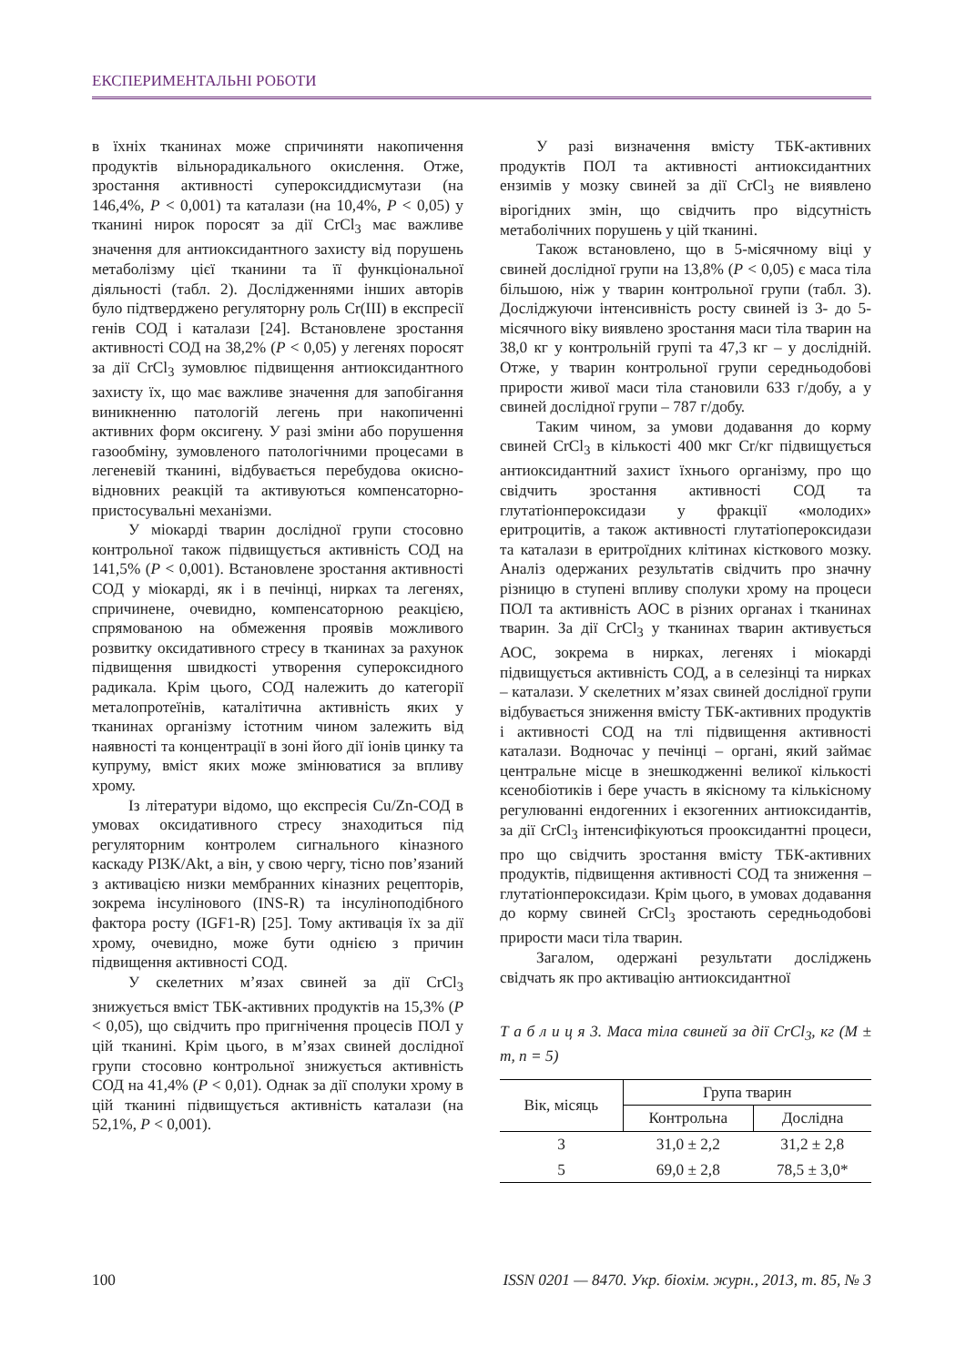ЕКСПЕРИМЕНТАЛЬНІ РОБОТИ
в їхніх тканинах може спричиняти накопичення продуктів вільнорадикального окислення. Отже, зростання активності супероксиддисмутази (на 146,4%, Р < 0,001) та каталази (на 10,4%, Р < 0,05) у тканині нирок поросят за дії CrCl<sub>3</sub> має важливе значення для антиоксидантного захисту від порушень метаболізму цієї тканини та її функціональної діяльності (табл. 2). Дослідженнями інших авторів було підтверджено регуляторну роль Cr(III) в експресії генів СОД і каталази [24]. Встановлене зростання активності СОД на 38,2% (Р < 0,05) у легенях поросят за дії CrCl<sub>3</sub> зумовлює підвищення антиоксидантного захисту їх, що має важливе значення для запобігання виникненню патологій легень при накопиченні активних форм оксигену. У разі зміни або порушення газообміну, зумовленого патологічними процесами в легеневій тканині, відбувається перебудова окисно-відновних реакцій та активуються компенсаторно-пристосувальні механізми.
У міокарді тварин дослідної групи стосовно контрольної також підвищується активність СОД на 141,5% (Р < 0,001). Встановлене зростання активності СОД у міокарді, як і в печінці, нирках та легенях, спричинене, очевидно, компенсаторною реакцією, спрямованою на обмеження проявів можливого розвитку оксидативного стресу в тканинах за рахунок підвищення швидкості утворення супероксидного радикала. Крім цього, СОД належить до категорії металопротеїнів, каталітична активність яких у тканинах організму істотним чином залежить від наявності та концентрації в зоні його дії іонів цинку та купруму, вміст яких може змінюватися за впливу хрому.
Із літератури відомо, що експресія Cu/Zn-СОД в умовах оксидативного стресу знаходиться під регуляторним контролем сигнального кіназного каскаду PI3K/Akt, а він, у свою чергу, тісно пов’язаний з активацією низки мембранних кіназних рецепторів, зокрема інсулінового (INS-R) та інсуліноподібного фактора росту (IGF1-R) [25]. Тому активація їх за дії хрому, очевидно, може бути однією з причин підвищення активності СОД.
У скелетних м’язах свиней за дії CrCl<sub>3</sub> знижується вміст ТБК-активних продуктів на 15,3% (Р < 0,05), що свідчить про пригнічення процесів ПОЛ у цій тканині. Крім цього, в м’язах свиней дослідної групи стосовно контрольної знижується активність СОД на 41,4% (Р < 0,01). Однак за дії сполуки хрому в цій тканині підвищується активність каталази (на 52,1%, Р < 0,001).
У разі визначення вмісту ТБК-активних продуктів ПОЛ та активності антиоксидантних ензимів у мозку свиней за дії CrCl<sub>3</sub> не виявлено вірогідних змін, що свідчить про відсутність метаболічних порушень у цій тканині.
Також встановлено, що в 5-місячному віці у свиней дослідної групи на 13,8% (Р < 0,05) є маса тіла більшою, ніж у тварин контрольної групи (табл. 3). Досліджуючи інтенсивність росту свиней із 3- до 5-місячного віку виявлено зростання маси тіла тварин на 38,0 кг у контрольній групі та 47,3 кг – у дослідній. Отже, у тварин контрольної групи середньодобові прирости живої маси тіла становили 633 г/добу, а у свиней дослідної групи – 787 г/добу.
Таким чином, за умови додавання до корму свиней CrCl<sub>3</sub> в кількості 400 мкг Cr/кг підвищується антиоксидантний захист їхнього організму, про що свідчить зростання активності СОД та глутатіонпероксидази у фракції «молодих» еритроцитів, а також активності глутатіопероксидази та каталази в еритроїдних клітинах кісткового мозку. Аналіз одержаних результатів свідчить про значну різницю в ступені впливу сполуки хрому на процеси ПОЛ та активність АОС в різних органах і тканинах тварин. За дії CrCl<sub>3</sub> у тканинах тварин активується АОС, зокрема в нирках, легенях і міокарді підвищується активність СОД, а в селезінці та нирках – каталази. У скелетних м’язах свиней дослідної групи відбувається зниження вмісту ТБК-активних продуктів і активності СОД на тлі підвищення активності каталази. Водночас у печінці – органі, який займає центральне місце в знешкодженні великої кількості ксенобіотиків і бере участь в якісному та кількісному регулюванні ендогенних і екзогенних антиоксидантів, за дії CrCl<sub>3</sub> інтенсифікуються прооксидантні процеси, про що свідчить зростання вмісту ТБК-активних продуктів, підвищення активності СОД та зниження – глутатіонпероксидази. Крім цього, в умовах додавання до корму свиней CrCl<sub>3</sub> зростають середньодобові прирости маси тіла тварин.
Загалом, одержані результати досліджень свідчать як про активацію антиоксидантної
Т а б л и ц я 3. Маса тіла свиней за дії CrCl<sub>3</sub>, кг (M ± m, n = 5)
| Вік, місяць | Група тварин | |
| --- | --- | --- |
| | Контрольна | Дослідна |
| 3 | 31,0 ± 2,2 | 31,2 ± 2,8 |
| 5 | 69,0 ± 2,8 | 78,5 ± 3,0* |
100 ISSN 0201 — 8470. Укр. біохім. журн., 2013, т. 85, № 3